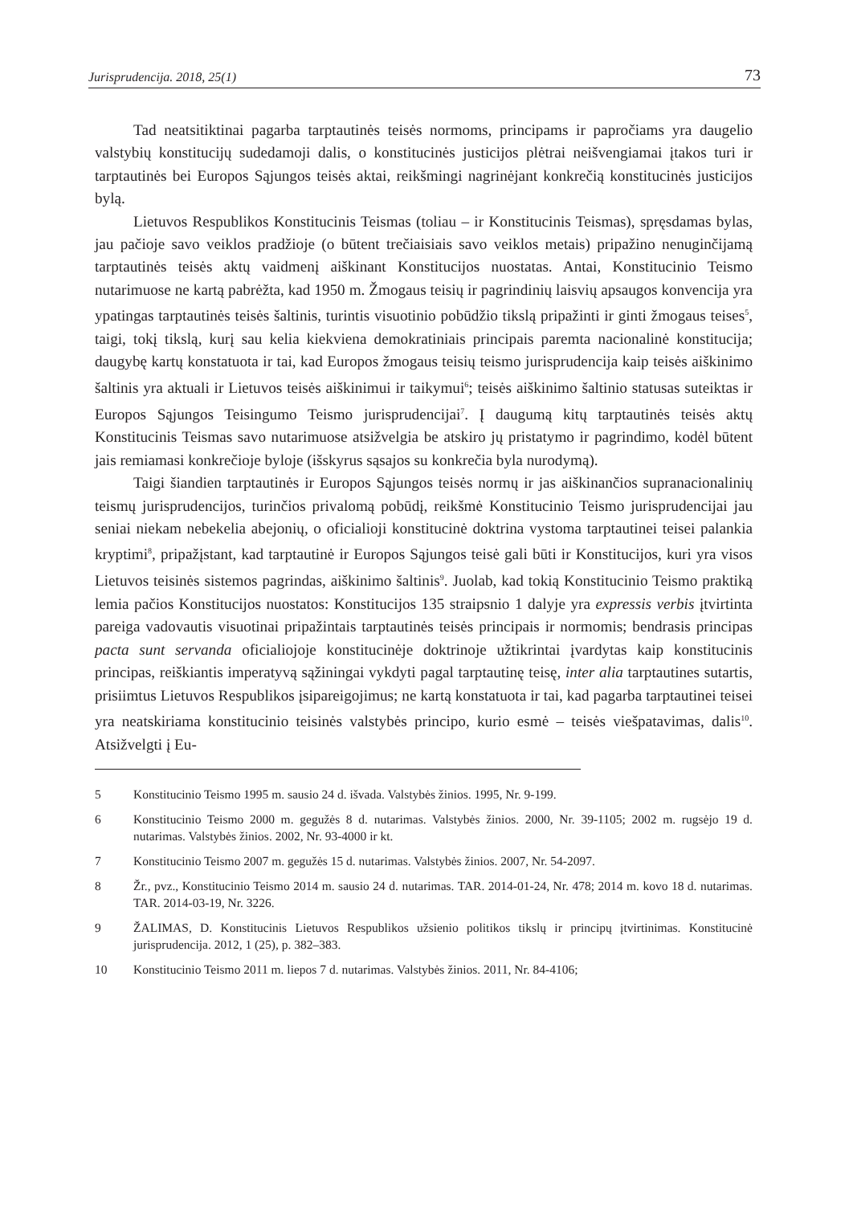Jurisprudencija. 2018, 25(1) 73
Tad neatsitiktinai pagarba tarptautinės teisės normoms, principams ir papročiams yra daugelio valstybių konstitucijų sudedamoji dalis, o konstitucinės justicijos plėtrai neišvengiamai įtakos turi ir tarptautinės bei Europos Sąjungos teisės aktai, reikšmingi nagrinėjant konkrečią konstitucinės justicijos bylą.
Lietuvos Respublikos Konstitucinis Teismas (toliau – ir Konstitucinis Teismas), spręsdamas bylas, jau pačioje savo veiklos pradžioje (o būtent trečiaisiais savo veiklos metais) pripažino nenuginčijamą tarptautinės teisės aktų vaidmenį aiškinant Konstitucijos nuostatas. Antai, Konstitucinio Teismo nutarimuose ne kartą pabrėžta, kad 1950 m. Žmogaus teisių ir pagrindinių laisvių apsaugos konvencija yra ypatingas tarptautinės teisės šaltinis, turintis visuotinio pobūdžio tikslą pripažinti ir ginti žmogaus teises<sup>5</sup>, taigi, tokį tikslą, kurį sau kelia kiekviena demokratiniais principais paremta nacionalinė konstitucija; daugybę kartų konstatuota ir tai, kad Europos žmogaus teisių teismo jurisprudencija kaip teisės aiškinimo šaltinis yra aktuali ir Lietuvos teisės aiškinimui ir taikymui<sup>6</sup>; teisės aiškinimo šaltinio statusas suteiktas ir Europos Sąjungos Teisingumo Teismo jurisprudencijai<sup>7</sup>. Į daugumą kitų tarptautinės teisės aktų Konstitucinis Teismas savo nutarimuose atsižvelgia be atskiro jų pristatymo ir pagrindimo, kodėl būtent jais remiamasi konkrečioje byloje (išskyrus sąsajos su konkrečia byla nurodymą).
Taigi šiandien tarptautinės ir Europos Sąjungos teisės normų ir jas aiškinančios supranacionalinių teismų jurisprudencijos, turinčios privalomą pobūdį, reikšmė Konstitucinio Teismo jurisprudencijai jau seniai niekam nebekelia abejonių, o oficialioji konstitucinė doktrina vystoma tarptautinei teisei palankia kryptimi<sup>8</sup>, pripažįstant, kad tarptautinė ir Europos Sąjungos teisė gali būti ir Konstitucijos, kuri yra visos Lietuvos teisinės sistemos pagrindas, aiškinimo šaltinis<sup>9</sup>. Juolab, kad tokią Konstitucinio Teismo praktiką lemia pačios Konstitucijos nuostatos: Konstitucijos 135 straipsnio 1 dalyje yra expressis verbis įtvirtinta pareiga vadovautis visuotinai pripažintais tarptautinės teisės principais ir normomis; bendrasis principas pacta sunt servanda oficialiojoje konstitucinėje doktrinoje užtikrintai įvardytas kaip konstitucinis principas, reiškiantis imperatyvą sąžiningai vykdyti pagal tarptautinę teisę, inter alia tarptautines sutartis, prisiimtus Lietuvos Respublikos įsipareigojimus; ne kartą konstatuota ir tai, kad pagarba tarptautinei teisei yra neatskiriama konstitucinio teisinės valstybės principo, kurio esmė – teisės viešpatavimas, dalis<sup>10</sup>. Atsižvelgti į Eu-
5 Konstitucinio Teismo 1995 m. sausio 24 d. išvada. Valstybės žinios. 1995, Nr. 9-199.
6 Konstitucinio Teismo 2000 m. gegužės 8 d. nutarimas. Valstybės žinios. 2000, Nr. 39-1105; 2002 m. rugsėjo 19 d. nutarimas. Valstybės žinios. 2002, Nr. 93-4000 ir kt.
7 Konstitucinio Teismo 2007 m. gegužės 15 d. nutarimas. Valstybės žinios. 2007, Nr. 54-2097.
8 Žr., pvz., Konstitucinio Teismo 2014 m. sausio 24 d. nutarimas. TAR. 2014-01-24, Nr. 478; 2014 m. kovo 18 d. nutarimas. TAR. 2014-03-19, Nr. 3226.
9 ŽALIMAS, D. Konstitucinis Lietuvos Respublikos užsienio politikos tikslų ir principų įtvirtinimas. Konstitucinė jurisprudencija. 2012, 1 (25), p. 382–383.
10 Konstitucinio Teismo 2011 m. liepos 7 d. nutarimas. Valstybės žinios. 2011, Nr. 84-4106;